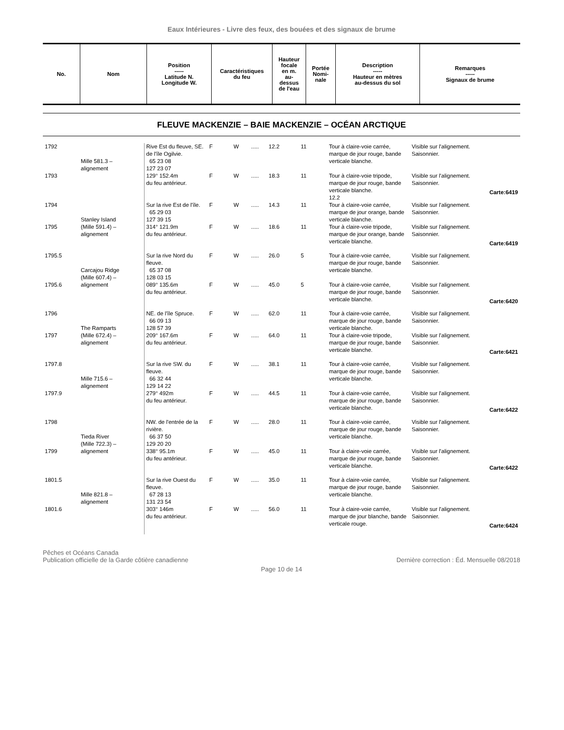Eaux Intérieures - Livre des feux, des bouées et des signaux de brume
| No. | Nom | Position ----- Latitude N. Longitude W. | Caractéristiques du feu | Hauteur focale en m. au- dessus de l'eau | Portée Nomi- nale | Description ----- Hauteur en mètres au-dessus du sol | Remarques ----- Signaux de brume |
| --- | --- | --- | --- | --- | --- | --- | --- |
FLEUVE MACKENZIE – BAIE MACKENZIE – OCÉAN ARCTIQUE
| 1792 | Mille 581.3 – alignement | Rive Est du fleuve, SE. de l'île Ogilvie. 65 23 08 127 23 07 | F | W | ..... | 12.2 | 11 | Tour à claire-voie carrée, marque de jour rouge, bande verticale blanche. | Visible sur l'alignement. Saisonnier. |
| 1793 | | 129° 152.4m du feu antérieur. | F | W | ..... | 18.3 | 11 | Tour à claire-voie tripode, marque de jour rouge, bande verticale blanche. 12.2 | Visible sur l'alignement. Saisonnier. Carte:6419 |
| 1794 | Stanley Island (Mille 591.4) – alignement | Sur la rive Est de l'île. 65 29 03 127 39 15 | F | W | ..... | 14.3 | 11 | Tour à claire-voie carrée, marque de jour orange, bande verticale blanche. | Visible sur l'alignement. Saisonnier. |
| 1795 | | 314° 121.9m du feu antérieur. | F | W | ..... | 18.6 | 11 | Tour à claire-voie tripode, marque de jour orange, bande verticale blanche. | Visible sur l'alignement. Saisonnier. Carte:6419 |
| 1795.5 | Carcajou Ridge (Mille 607.4) – alignement | Sur la rive Nord du fleuve. 65 37 08 128 03 15 | F | W | ..... | 26.0 | 5 | Tour à claire-voie carrée, marque de jour rouge, bande verticale blanche. | Visible sur l'alignement. Saisonnier. |
| 1795.6 | | 089° 135.6m du feu antérieur. | F | W | ..... | 45.0 | 5 | Tour à claire-voie carrée, marque de jour rouge, bande verticale blanche. | Visible sur l'alignement. Saisonnier. Carte:6420 |
| 1796 | The Ramparts (Mille 672.4) – alignement | NE. de l'île Spruce. 66 09 13 128 57 39 | F | W | ..... | 62.0 | 11 | Tour à claire-voie carrée, marque de jour rouge, bande verticale blanche. | Visible sur l'alignement. Saisonnier. |
| 1797 | | 209° 167.6m du feu antérieur. | F | W | ..... | 64.0 | 11 | Tour à claire-voie tripode, marque de jour rouge, bande verticale blanche. | Visible sur l'alignement. Saisonnier. Carte:6421 |
| 1797.8 | Mille 715.6 – alignement | Sur la rive SW. du fleuve. 66 32 44 129 14 22 | F | W | ..... | 38.1 | 11 | Tour à claire-voie carrée, marque de jour rouge, bande verticale blanche. | Visible sur l'alignement. Saisonnier. |
| 1797.9 | | 279° 492m du feu antérieur. | F | W | ..... | 44.5 | 11 | Tour à claire-voie carrée, marque de jour rouge, bande verticale blanche. | Visible sur l'alignement. Saisonnier. Carte:6422 |
| 1798 | Tieda River (Mille 722.3) – alignement | NW. de l'entrée de la rivière. 66 37 50 129 20 20 | F | W | ..... | 28.0 | 11 | Tour à claire-voie carrée, marque de jour rouge, bande verticale blanche. | Visible sur l'alignement. Saisonnier. |
| 1799 | | 338° 95.1m du feu antérieur. | F | W | ..... | 45.0 | 11 | Tour à claire-voie carrée, marque de jour rouge, bande verticale blanche. | Visible sur l'alignement. Saisonnier. Carte:6422 |
| 1801.5 | Mille 821.8 – alignement | Sur la rive Ouest du fleuve. 67 28 13 131 23 54 | F | W | ..... | 35.0 | 11 | Tour à claire-voie carrée, marque de jour rouge, bande verticale blanche. | Visible sur l'alignement. Saisonnier. |
| 1801.6 | | 303° 146m du feu antérieur. | F | W | ..... | 56.0 | 11 | Tour à claire-voie carrée, marque de jour blanche, bande verticale rouge. | Visible sur l'alignement. Saisonnier. Carte:6424 |
Pêches et Océans Canada
Publication officielle de la Garde côtière canadienne
Dernière correction : Éd. Mensuelle 08/2018
Page 10 de 14